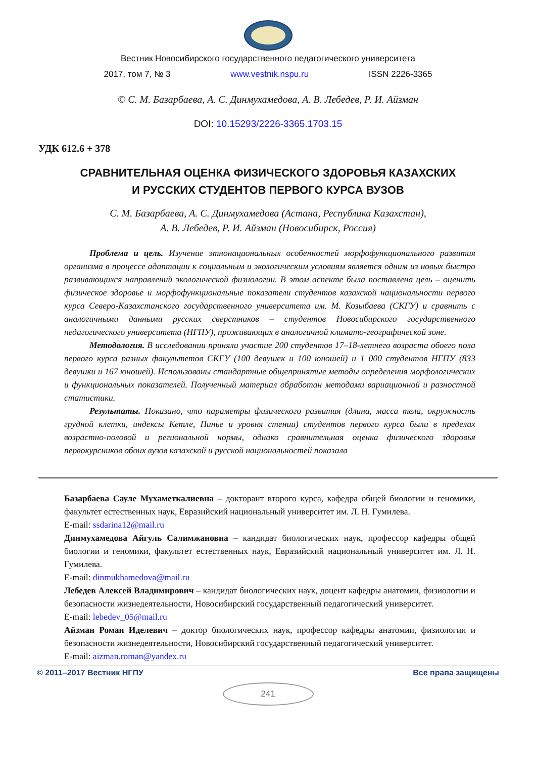Вестник Новосибирского государственного педагогического университета
2017, том 7, № 3 www.vestnik.nspu.ru ISSN 2226-3365
© С. М. Базарбаева, А. С. Динмухамедова, А. В. Лебедев, Р. И. Айзман
DOI: 10.15293/2226-3365.1703.15
УДК 612.6 + 378
СРАВНИТЕЛЬНАЯ ОЦЕНКА ФИЗИЧЕСКОГО ЗДОРОВЬЯ КАЗАХСКИХ
И РУССКИХ СТУДЕНТОВ ПЕРВОГО КУРСА ВУЗОВ
С. М. Базарбаева, А. С. Динмухамедова (Астана, Республика Казахстан),
А. В. Лебедев, Р. И. Айзман (Новосибирск, Россия)
Проблема и цель. Изучение этнонациональных особенностей морфофункционального развития организма в процессе адаптации к социальным и экологическим условиям является одним из новых быстро развивающихся направлений экологической физиологии. В этом аспекте была поставлена цель – оценить физическое здоровье и морфофункциональные показатели студентов казахской национальности первого курса Северо-Казахстанского государственного университета им. М. Козыбаева (СКГУ) и сравнить с аналогичными данными русских сверстников – студентов Новосибирского государственного педагогического университета (НГПУ), проживающих в аналогичной климато-географической зоне.
Методология. В исследовании приняли участие 200 студентов 17–18-летнего возраста обоего пола первого курса разных факультетов СКГУ (100 девушек и 100 юношей) и 1 000 студентов НГПУ (833 девушки и 167 юношей). Использованы стандартные общепринятые методы определения морфологических и функциональных показателей. Полученный материал обработан методами вариационной и разностной статистики.
Результаты. Показано, что параметры физического развития (длина, масса тела, окружность грудной клетки, индексы Кетле, Пинье и уровня стении) студентов первого курса были в пределах возрастно-половой и региональной нормы, однако сравнительная оценка физического здоровья первокурсников обоих вузов казахской и русской национальностей показала
Базарбаева Сауле Мухаметкалиевна – докторант второго курса, кафедра общей биологии и геномики, факультет естественных наук, Евразийский национальный университет им. Л. Н. Гумилева.
E-mail: ssdarina12@mail.ru
Динмухамедова Айгуль Салимжановна – кандидат биологических наук, профессор кафедры общей биологии и геномики, факультет естественных наук, Евразийский национальный университет им. Л. Н. Гумилева.
E-mail: dinmukhamedova@mail.ru
Лебедев Алексей Владимирович – кандидат биологических наук, доцент кафедры анатомии, физиологии и безопасности жизнедеятельности, Новосибирский государственный педагогический университет.
E-mail: lebedev_05@mail.ru
Айзман Роман Иделевич – доктор биологических наук, профессор кафедры анатомии, физиологии и безопасности жизнедеятельности, Новосибирский государственный педагогический университет.
E-mail: aizman.roman@yandex.ru
© 2011–2017 Вестник НГПУ Все права защищены
241